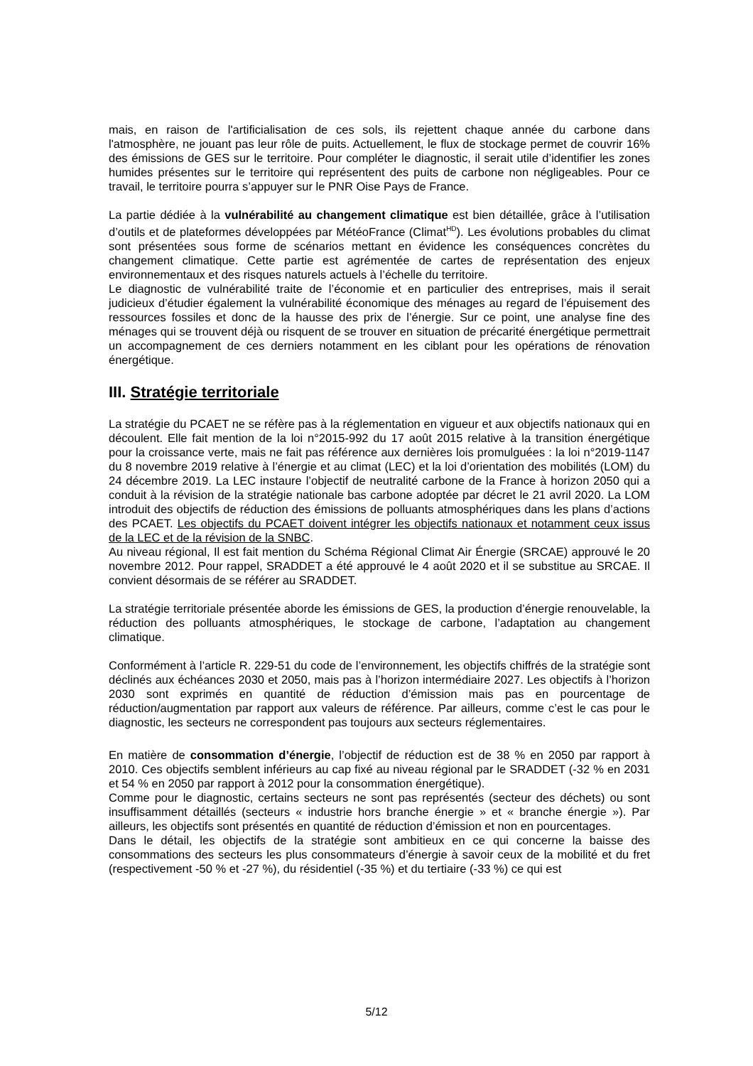mais, en raison de l'artificialisation de ces sols, ils rejettent chaque année du carbone dans l'atmosphère, ne jouant pas leur rôle de puits. Actuellement, le flux de stockage permet de couvrir 16% des émissions de GES sur le territoire. Pour compléter le diagnostic, il serait utile d’identifier les zones humides présentes sur le territoire qui représentent des puits de carbone non négligeables. Pour ce travail, le territoire pourra s’appuyer sur le PNR Oise Pays de France.
La partie dédiée à la vulnérabilité au changement climatique est bien détaillée, grâce à l’utilisation d’outils et de plateformes développées par MétéoFrance (Climat<sup>HD</sup>). Les évolutions probables du climat sont présentées sous forme de scénarios mettant en évidence les conséquences concrètes du changement climatique. Cette partie est agrémentée de cartes de représentation des enjeux environnementaux et des risques naturels actuels à l’échelle du territoire.
Le diagnostic de vulnérabilité traite de l’économie et en particulier des entreprises, mais il serait judicieux d’étudier également la vulnérabilité économique des ménages au regard de l’épuisement des ressources fossiles et donc de la hausse des prix de l’énergie. Sur ce point, une analyse fine des ménages qui se trouvent déjà ou risquent de se trouver en situation de précarité énergétique permettrait un accompagnement de ces derniers notamment en les ciblant pour les opérations de rénovation énergétique.
III. Stratégie territoriale
La stratégie du PCAET ne se réfère pas à la réglementation en vigueur et aux objectifs nationaux qui en découlent. Elle fait mention de la loi n°2015-992 du 17 août 2015 relative à la transition énergétique pour la croissance verte, mais ne fait pas référence aux dernières lois promulguées : la loi n°2019-1147 du 8 novembre 2019 relative à l’énergie et au climat (LEC) et la loi d’orientation des mobilités (LOM) du 24 décembre 2019. La LEC instaure l’objectif de neutralité carbone de la France à horizon 2050 qui a conduit à la révision de la stratégie nationale bas carbone adoptée par décret le 21 avril 2020. La LOM introduit des objectifs de réduction des émissions de polluants atmosphériques dans les plans d’actions des PCAET. Les objectifs du PCAET doivent intégrer les objectifs nationaux et notamment ceux issus de la LEC et de la révision de la SNBC.
Au niveau régional, Il est fait mention du Schéma Régional Climat Air Énergie (SRCAE) approuvé le 20 novembre 2012. Pour rappel, SRADDET a été approuvé le 4 août 2020 et il se substitue au SRCAE. Il convient désormais de se référer au SRADDET.
La stratégie territoriale présentée aborde les émissions de GES, la production d’énergie renouvelable, la réduction des polluants atmosphériques, le stockage de carbone, l’adaptation au changement climatique.
Conformément à l’article R. 229-51 du code de l’environnement, les objectifs chiffrés de la stratégie sont déclinés aux échéances 2030 et 2050, mais pas à l’horizon intermédiaire 2027. Les objectifs à l’horizon 2030 sont exprimés en quantité de réduction d’émission mais pas en pourcentage de réduction/augmentation par rapport aux valeurs de référence. Par ailleurs, comme c’est le cas pour le diagnostic, les secteurs ne correspondent pas toujours aux secteurs réglementaires.
En matière de consommation d’énergie, l’objectif de réduction est de 38 % en 2050 par rapport à 2010. Ces objectifs semblent inférieurs au cap fixé au niveau régional par le SRADDET (-32 % en 2031 et 54 % en 2050 par rapport à 2012 pour la consommation énergétique).
Comme pour le diagnostic, certains secteurs ne sont pas représentés (secteur des déchets) ou sont insuffisamment détaillés (secteurs « industrie hors branche énergie » et « branche énergie »). Par ailleurs, les objectifs sont présentés en quantité de réduction d’émission et non en pourcentages.
Dans le détail, les objectifs de la stratégie sont ambitieux en ce qui concerne la baisse des consommations des secteurs les plus consommateurs d’énergie à savoir ceux de la mobilité et du fret (respectivement -50 % et -27 %), du résidentiel (-35 %) et du tertiaire (-33 %) ce qui est
5/12